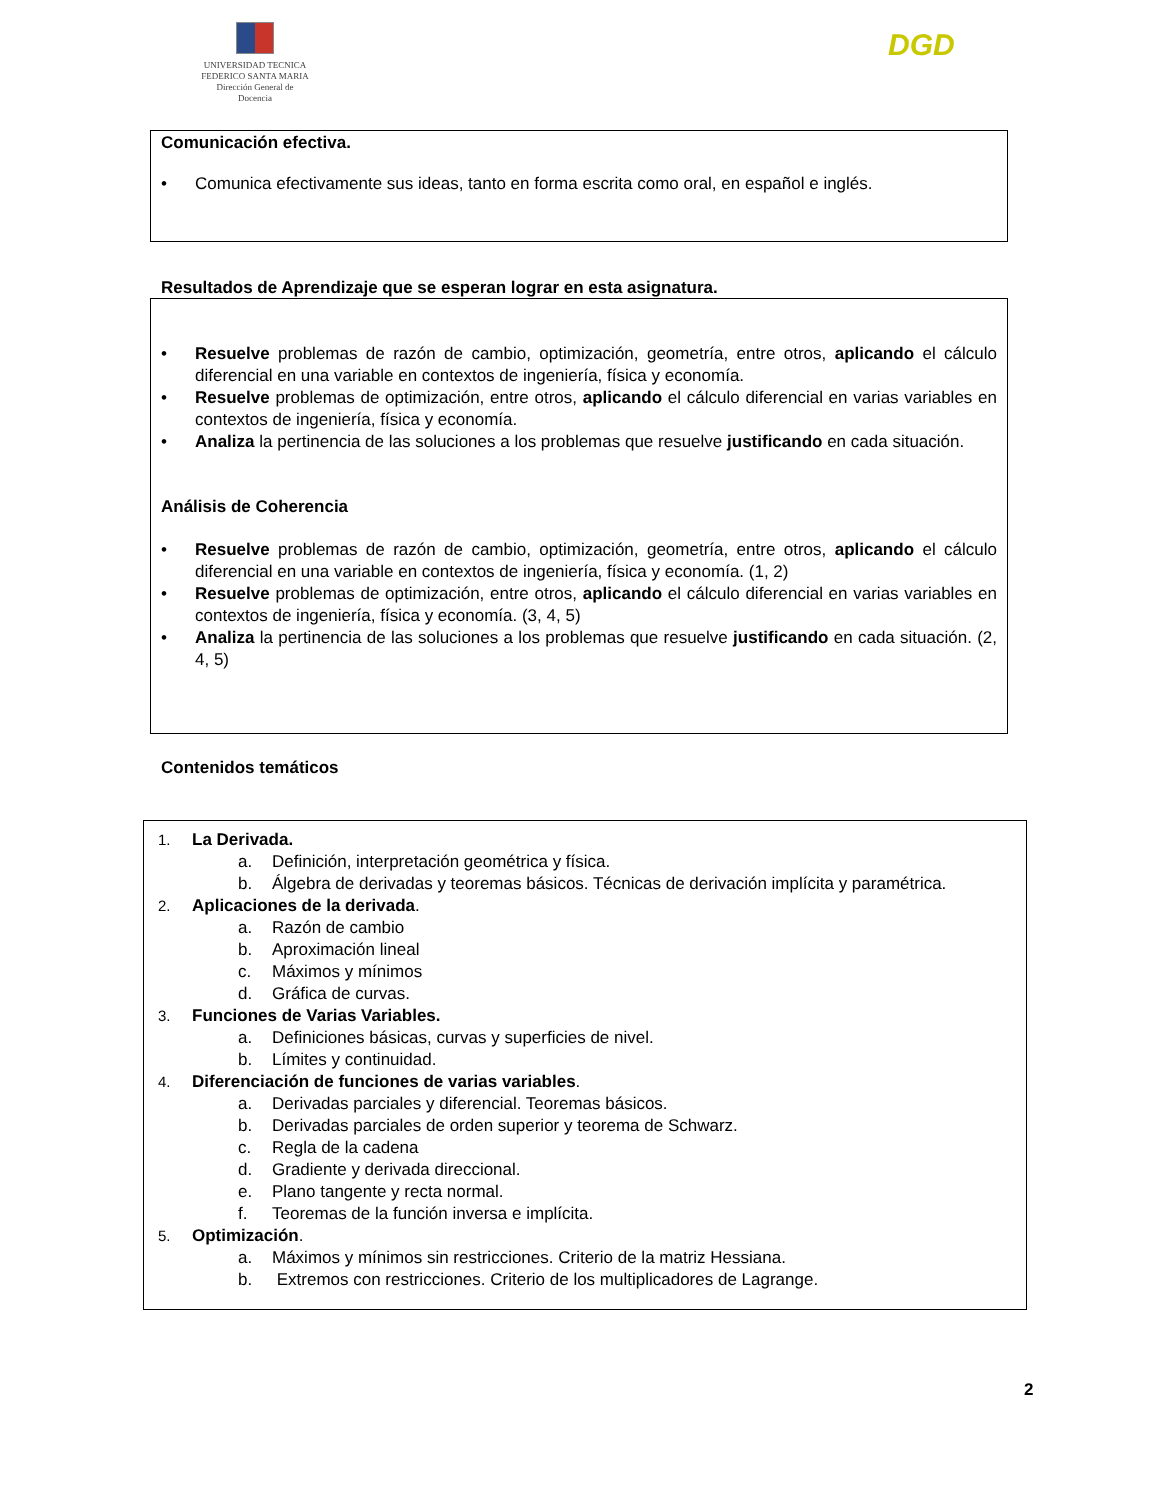UNIVERSIDAD TECNICA
FEDERICO SANTA MARIA
Dirección General de Docencia
DGD
Comunicación efectiva.
• Comunica efectivamente sus ideas, tanto en forma escrita como oral, en español e inglés.
Resultados de Aprendizaje que se esperan lograr en esta asignatura.
• Resuelve problemas de razón de cambio, optimización, geometría, entre otros, aplicando el cálculo diferencial en una variable en contextos de ingeniería, física y economía.
• Resuelve problemas de optimización, entre otros, aplicando el cálculo diferencial en varias variables en contextos de ingeniería, física y economía.
• Analiza la pertinencia de las soluciones a los problemas que resuelve justificando en cada situación.
Análisis de Coherencia
• Resuelve problemas de razón de cambio, optimización, geometría, entre otros, aplicando el cálculo diferencial en una variable en contextos de ingeniería, física y economía. (1, 2)
• Resuelve problemas de optimización, entre otros, aplicando el cálculo diferencial en varias variables en contextos de ingeniería, física y economía. (3, 4, 5)
• Analiza la pertinencia de las soluciones a los problemas que resuelve justificando en cada situación. (2, 4, 5)
Contenidos temáticos
1. La Derivada.
a. Definición, interpretación geométrica y física.
b. Álgebra de derivadas y teoremas básicos. Técnicas de derivación implícita y paramétrica.
2. Aplicaciones de la derivada.
a. Razón de cambio
b. Aproximación lineal
c. Máximos y mínimos
d. Gráfica de curvas.
3. Funciones de Varias Variables.
a. Definiciones básicas, curvas y superficies de nivel.
b. Límites y continuidad.
4. Diferenciación de funciones de varias variables.
a. Derivadas parciales y diferencial. Teoremas básicos.
b. Derivadas parciales de orden superior y teorema de Schwarz.
c. Regla de la cadena
d. Gradiente y derivada direccional.
e. Plano tangente y recta normal.
f. Teoremas de la función inversa e implícita.
5. Optimización.
a. Máximos y mínimos sin restricciones. Criterio de la matriz Hessiana.
b. Extremos con restricciones. Criterio de los multiplicadores de Lagrange.
2